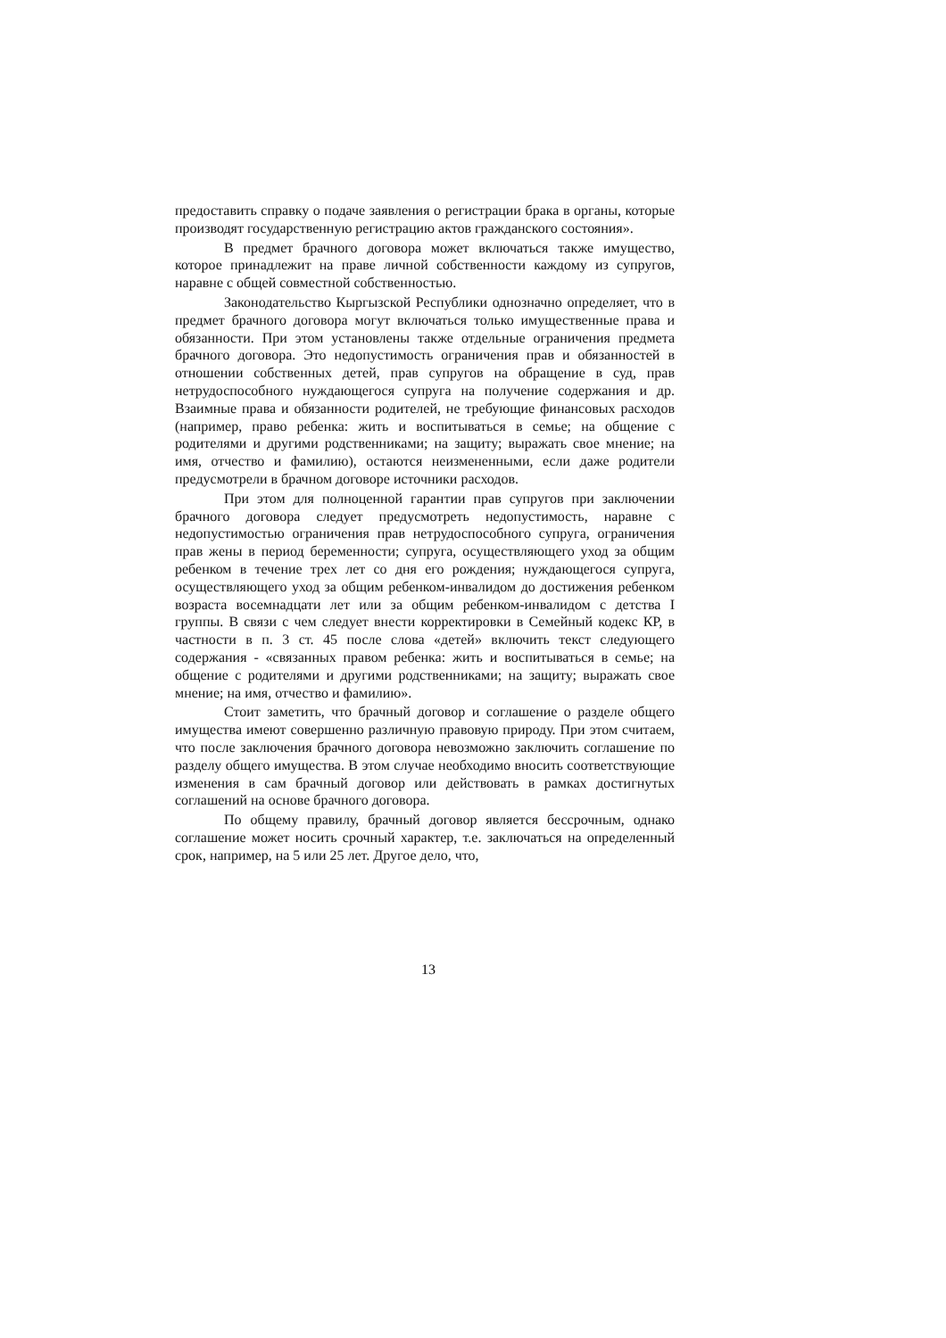предоставить справку о подаче заявления о регистрации брака в органы, которые производят государственную регистрацию актов гражданского состояния».
В предмет брачного договора может включаться также имущество, которое принадлежит на праве личной собственности каждому из супругов, наравне с общей совместной собственностью.
Законодательство Кыргызской Республики однозначно определяет, что в предмет брачного договора могут включаться только имущественные права и обязанности. При этом установлены также отдельные ограничения предмета брачного договора. Это недопустимость ограничения прав и обязанностей в отношении собственных детей, прав супругов на обращение в суд, прав нетрудоспособного нуждающегося супруга на получение содержания и др. Взаимные права и обязанности родителей, не требующие финансовых расходов (например, право ребенка: жить и воспитываться в семье; на общение с родителями и другими родственниками; на защиту; выражать свое мнение; на имя, отчество и фамилию), остаются неизмененными, если даже родители предусмотрели в брачном договоре источники расходов.
При этом для полноценной гарантии прав супругов при заключении брачного договора следует предусмотреть недопустимость, наравне с недопустимостью ограничения прав нетрудоспособного супруга, ограничения прав жены в период беременности; супруга, осуществляющего уход за общим ребенком в течение трех лет со дня его рождения; нуждающегося супруга, осуществляющего уход за общим ребенком-инвалидом до достижения ребенком возраста восемнадцати лет или за общим ребенком-инвалидом с детства I группы. В связи с чем следует внести корректировки в Семейный кодекс КР, в частности в п. 3 ст. 45 после слова «детей» включить текст следующего содержания - «связанных правом ребенка: жить и воспитываться в семье; на общение с родителями и другими родственниками; на защиту; выражать свое мнение; на имя, отчество и фамилию».
Стоит заметить, что брачный договор и соглашение о разделе общего имущества имеют совершенно различную правовую природу. При этом считаем, что после заключения брачного договора невозможно заключить соглашение по разделу общего имущества. В этом случае необходимо вносить соответствующие изменения в сам брачный договор или действовать в рамках достигнутых соглашений на основе брачного договора.
По общему правилу, брачный договор является бессрочным, однако соглашение может носить срочный характер, т.е. заключаться на определенный срок, например, на 5 или 25 лет. Другое дело, что,
13